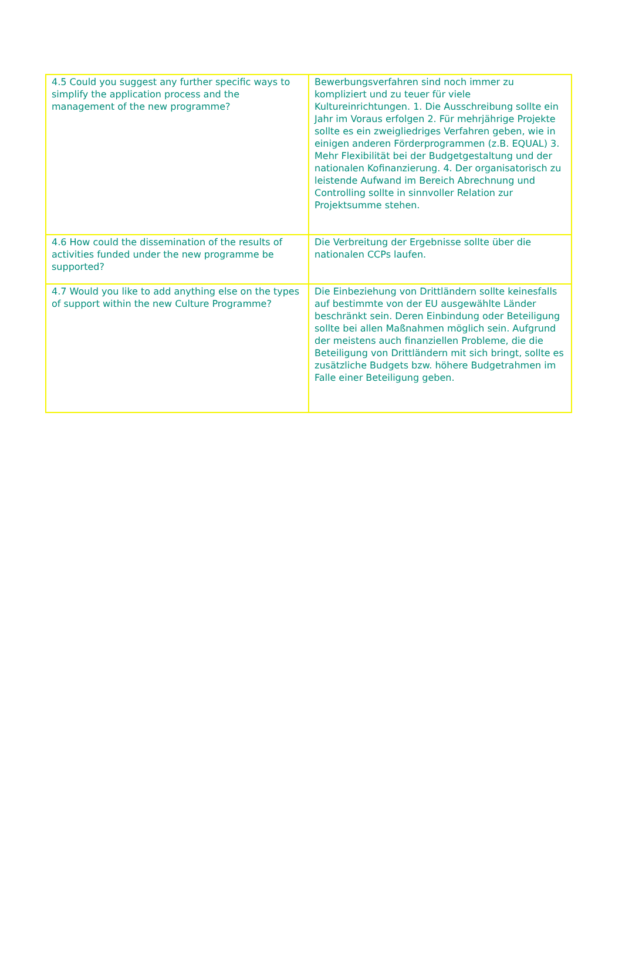| 4.5 Could you suggest any further specific ways to simplify the application process and the management of the new programme? | Bewerbungsverfahren sind noch immer zu kompliziert und zu teuer für viele Kultureinrichtungen. 1. Die Ausschreibung sollte ein Jahr im Voraus erfolgen 2. Für mehrjährige Projekte sollte es ein zweigliedriges Verfahren geben, wie in einigen anderen Förderprogrammen (z.B. EQUAL) 3. Mehr Flexibilität bei der Budgetgestaltung und der nationalen Kofinanzierung. 4. Der organisatorisch zu leistende Aufwand im Bereich Abrechnung und Controlling sollte in sinnvoller Relation zur Projektsumme stehen. |
| 4.6 How could the dissemination of the results of activities funded under the new programme be supported? | Die Verbreitung der Ergebnisse sollte über die nationalen CCPs laufen. |
| 4.7 Would you like to add anything else on the types of support within the new Culture Programme? | Die Einbeziehung von Drittländern sollte keinesfalls auf bestimmte von der EU ausgewählte Länder beschränkt sein. Deren Einbindung oder Beteiligung sollte bei allen Maßnahmen möglich sein. Aufgrund der meistens auch finanziellen Probleme, die die Beteiligung von Drittländern mit sich bringt, sollte es zusätzliche Budgets bzw. höhere Budgetrahmen im Falle einer Beteiligung geben. |